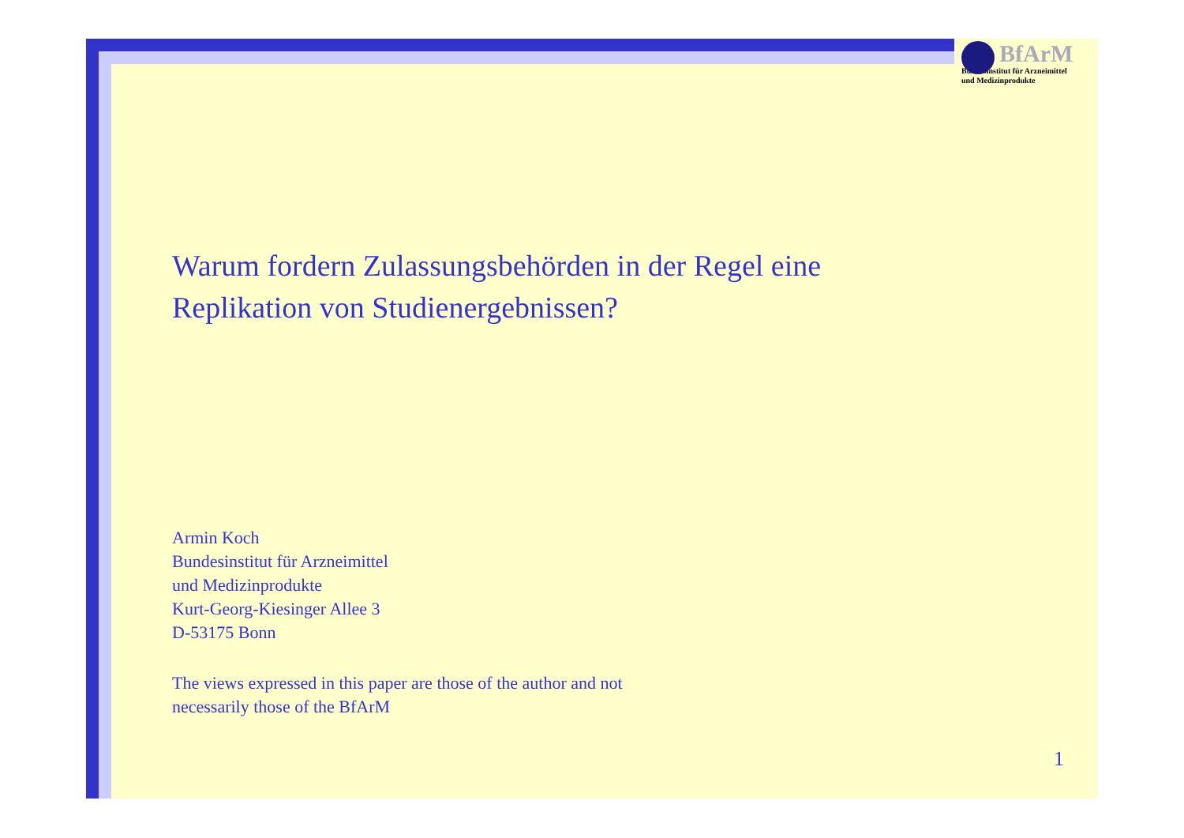BfArM
Bundesinstitut für Arzneimittel
und Medizinprodukte
Warum fordern Zulassungsbehörden in der Regel eine
Replikation von Studienergebnissen?
Armin Koch
Bundesinstitut für Arzneimittel
und Medizinprodukte
Kurt-Georg-Kiesinger Allee 3
D-53175 Bonn
The views expressed in this paper are those of the author and not
necessarily those of the BfArM
1